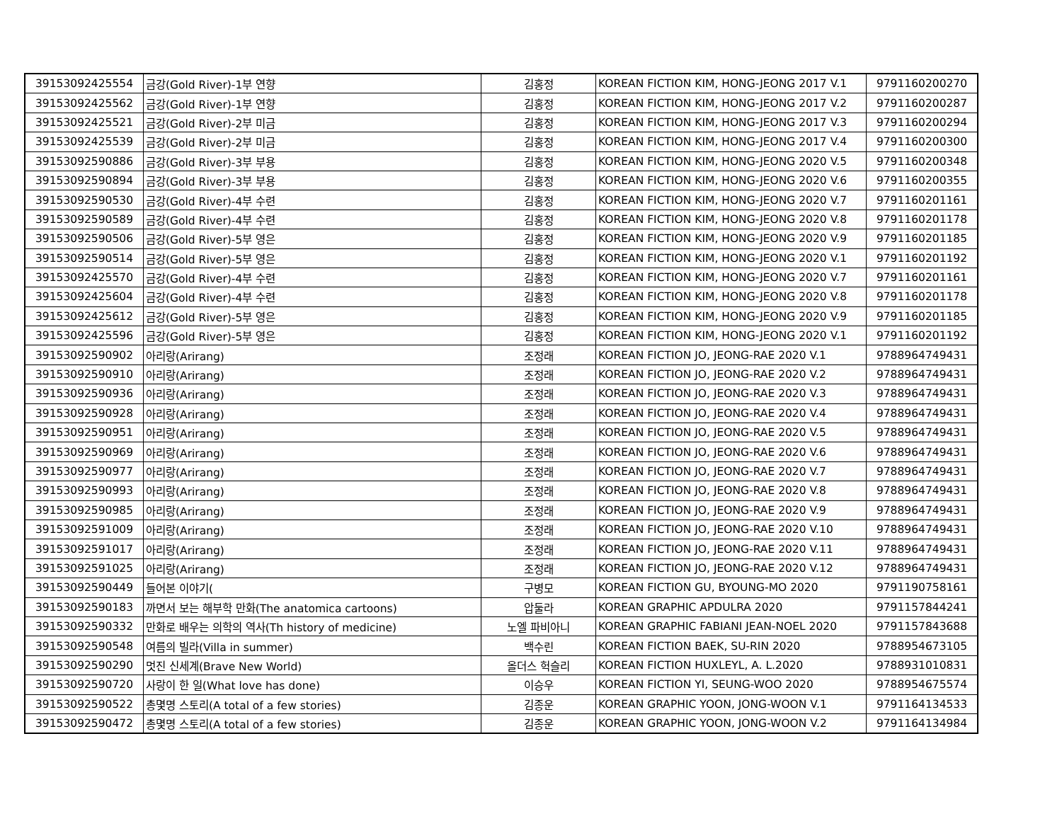| 39153092425554 | 금강(Gold River)-1부 연향 | 김홍정 | KOREAN FICTION KIM, HONG-JEONG 2017 V.1 | 9791160200270 |
| 39153092425562 | 금강(Gold River)-1부 연향 | 김홍정 | KOREAN FICTION KIM, HONG-JEONG 2017 V.2 | 9791160200287 |
| 39153092425521 | 금강(Gold River)-2부 미금 | 김홍정 | KOREAN FICTION KIM, HONG-JEONG 2017 V.3 | 9791160200294 |
| 39153092425539 | 금강(Gold River)-2부 미금 | 김홍정 | KOREAN FICTION KIM, HONG-JEONG 2017 V.4 | 9791160200300 |
| 39153092590886 | 금강(Gold River)-3부 부용 | 김홍정 | KOREAN FICTION KIM, HONG-JEONG 2020 V.5 | 9791160200348 |
| 39153092590894 | 금강(Gold River)-3부 부용 | 김홍정 | KOREAN FICTION KIM, HONG-JEONG 2020 V.6 | 9791160200355 |
| 39153092590530 | 금강(Gold River)-4부 수련 | 김홍정 | KOREAN FICTION KIM, HONG-JEONG 2020 V.7 | 9791160201161 |
| 39153092590589 | 금강(Gold River)-4부 수련 | 김홍정 | KOREAN FICTION KIM, HONG-JEONG 2020 V.8 | 9791160201178 |
| 39153092590506 | 금강(Gold River)-5부 영은 | 김홍정 | KOREAN FICTION KIM, HONG-JEONG 2020 V.9 | 9791160201185 |
| 39153092590514 | 금강(Gold River)-5부 영은 | 김홍정 | KOREAN FICTION KIM, HONG-JEONG 2020 V.1 | 9791160201192 |
| 39153092425570 | 금강(Gold River)-4부 수련 | 김홍정 | KOREAN FICTION KIM, HONG-JEONG 2020 V.7 | 9791160201161 |
| 39153092425604 | 금강(Gold River)-4부 수련 | 김홍정 | KOREAN FICTION KIM, HONG-JEONG 2020 V.8 | 9791160201178 |
| 39153092425612 | 금강(Gold River)-5부 영은 | 김홍정 | KOREAN FICTION KIM, HONG-JEONG 2020 V.9 | 9791160201185 |
| 39153092425596 | 금강(Gold River)-5부 영은 | 김홍정 | KOREAN FICTION KIM, HONG-JEONG 2020 V.1 | 9791160201192 |
| 39153092590902 | 아리랑(Arirang) | 조정래 | KOREAN FICTION JO, JEONG-RAE 2020 V.1 | 9788964749431 |
| 39153092590910 | 아리랑(Arirang) | 조정래 | KOREAN FICTION JO, JEONG-RAE 2020 V.2 | 9788964749431 |
| 39153092590936 | 아리랑(Arirang) | 조정래 | KOREAN FICTION JO, JEONG-RAE 2020 V.3 | 9788964749431 |
| 39153092590928 | 아리랑(Arirang) | 조정래 | KOREAN FICTION JO, JEONG-RAE 2020 V.4 | 9788964749431 |
| 39153092590951 | 아리랑(Arirang) | 조정래 | KOREAN FICTION JO, JEONG-RAE 2020 V.5 | 9788964749431 |
| 39153092590969 | 아리랑(Arirang) | 조정래 | KOREAN FICTION JO, JEONG-RAE 2020 V.6 | 9788964749431 |
| 39153092590977 | 아리랑(Arirang) | 조정래 | KOREAN FICTION JO, JEONG-RAE 2020 V.7 | 9788964749431 |
| 39153092590993 | 아리랑(Arirang) | 조정래 | KOREAN FICTION JO, JEONG-RAE 2020 V.8 | 9788964749431 |
| 39153092590985 | 아리랑(Arirang) | 조정래 | KOREAN FICTION JO, JEONG-RAE 2020 V.9 | 9788964749431 |
| 39153092591009 | 아리랑(Arirang) | 조정래 | KOREAN FICTION JO, JEONG-RAE 2020 V.10 | 9788964749431 |
| 39153092591017 | 아리랑(Arirang) | 조정래 | KOREAN FICTION JO, JEONG-RAE 2020 V.11 | 9788964749431 |
| 39153092591025 | 아리랑(Arirang) | 조정래 | KOREAN FICTION JO, JEONG-RAE 2020 V.12 | 9788964749431 |
| 39153092590449 | 들어본 이야기( | 구병모 | KOREAN FICTION GU, BYOUNG-MO 2020 | 9791190758161 |
| 39153092590183 | 까면서 보는 해부학 만화(The anatomica cartoons) | 압둘라 | KOREAN GRAPHIC APDULRA 2020 | 9791157844241 |
| 39153092590332 | 만화로 배우는 의학의 역사(Th history of medicine) | 노엘 파비아니 | KOREAN GRAPHIC FABIANI JEAN-NOEL 2020 | 9791157843688 |
| 39153092590548 | 여름의 빌라(Villa in summer) | 백수린 | KOREAN FICTION BAEK, SU-RIN 2020 | 9788954673105 |
| 39153092590290 | 멋진 신세계(Brave New World) | 올더스 헉슬리 | KOREAN FICTION HUXLEYL, A. L.2020 | 9788931010831 |
| 39153092590720 | 사랑이 한 일(What love has done) | 이승우 | KOREAN FICTION YI, SEUNG-WOO 2020 | 9788954675574 |
| 39153092590522 | 총몇명 스토리(A total of a few stories) | 김종운 | KOREAN GRAPHIC YOON, JONG-WOON V.1 | 9791164134533 |
| 39153092590472 | 총몇명 스토리(A total of a few stories) | 김종운 | KOREAN GRAPHIC YOON, JONG-WOON V.2 | 9791164134984 |